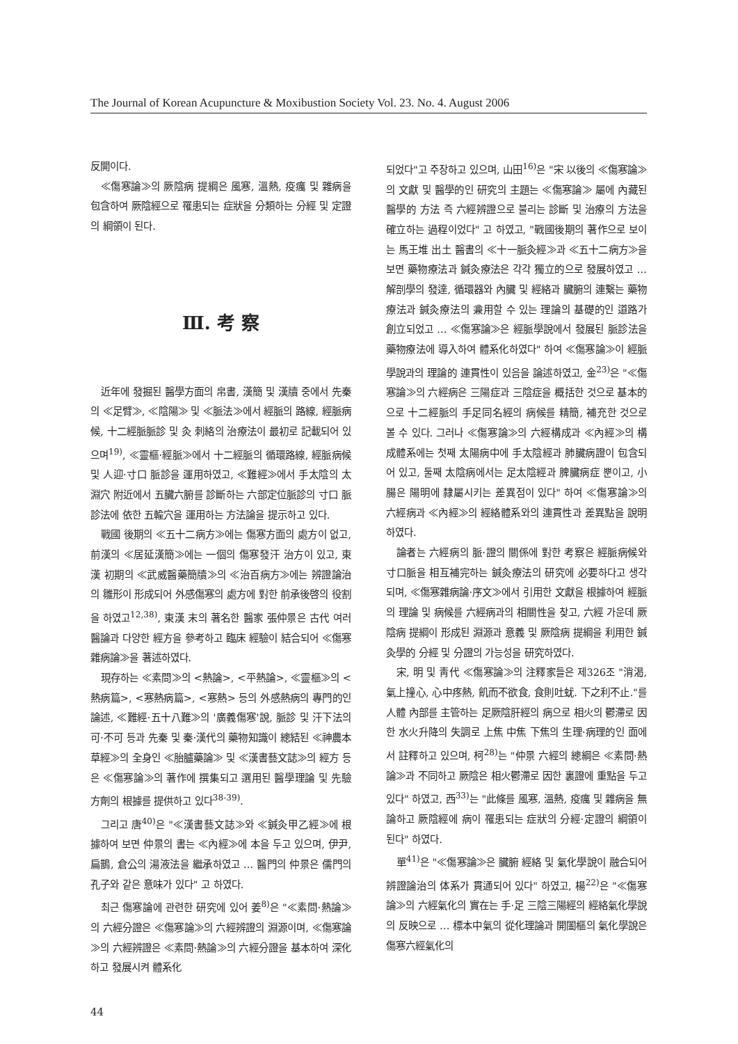The Journal of Korean Acupuncture & Moxibustion Society Vol. 23. No. 4. August 2006
反開이다.
≪傷寒論≫의 厥陰病 提綱은 風寒, 溫熱, 疫癘 및 雜病을 包含하여 厥陰經으로 罹患되는 症狀을 分類하는 分經 및 定證의 綱領이 된다.
Ⅲ. 考 察
近年에 發掘된 醫學方面의 帛書, 漢簡 및 漢牘 중에서 先秦의 ≪足臂≫, ≪陰陽≫ 및 ≪脈法≫에서 經脈의 路線, 經脈病候, 十二經脈脈診 및 灸 刺絡의 治療法이 最初로 記載되어 있으며<sup>19)</sup>, ≪靈樞·經脈≫에서 十二經脈의 循環路線, 經脈病候 및 人迎·寸口 脈診을 運用하였고, ≪難經≫에서 手太陰의 太淵穴 附近에서 五臟六腑를 診斷하는 六部定位脈診의 寸口 脈診法에 依한 五輸穴을 運用하는 方法論을 提示하고 있다.
戰國 後期의 ≪五十二病方≫에는 傷寒方面의 處方이 없고, 前漢의 ≪居延漢簡≫에는 一個의 傷寒發汗 治方이 있고, 東漢 初期의 ≪武威醫藥簡牘≫의 ≪治百病方≫에는 辨證論治의 雛形이 形成되어 外感傷寒의 處方에 對한 前承後啓의 役割을 하였고<sup>12,38)</sup>, 東漢 末의 著名한 醫家 張仲景은 古代 여러 醫論과 다양한 經方을 參考하고 臨床 經驗이 結合되어 ≪傷寒雜病論≫을 著述하였다.
現存하는 ≪素問≫의 <熱論>, <平熱論>, ≪靈樞≫의 <熱病篇>, <寒熱病篇>, <寒熱> 등의 外感熱病의 專門的인 論述, ≪難經·五十八難≫의 '廣義傷寒'說, 脈診 및 汗下法의 可·不可 등과 先秦 및 秦·漢代의 藥物知識이 總結된 ≪神農本草經≫의 全身인 ≪胎臚藥論≫ 및 ≪漢書藝文誌≫의 經方 등은 ≪傷寒論≫의 著作에 撰集되고 選用된 醫學理論 및 先驗方劑의 根據를 提供하고 있다<sup>38-39)</sup>.
그리고 唐<sup>40)</sup>은 "≪漢書藝文誌≫와 ≪鍼灸甲乙經≫에 根據하여 보면 仲景의 書는 ≪內經≫에 本을 두고 있으며, 伊尹, 扁鵲, 倉公의 湯液法을 繼承하였고 … 醫門의 仲景은 儒門의 孔子와 같은 意味가 있다" 고 하였다.
최근 傷寒論에 관련한 研究에 있어 姜<sup>8)</sup>은 "≪素問·熱論≫의 六經分證은 ≪傷寒論≫의 六經辨證의 淵源이며, ≪傷寒論≫의 六經辨證은 ≪素問·熱論≫의 六經分證을 基本하여 深化하고 發展시켜 體系化
되었다"고 주장하고 있으며, 山田<sup>16)</sup>은 "宋 以後의 ≪傷寒論≫의 文獻 및 醫學的인 研究의 主題는 ≪傷寒論≫ 屬에 內藏된 醫學的 方法 즉 六經辨證으로 불리는 診斷 및 治療의 方法을 確立하는 過程이었다" 고 하였고, "戰國後期의 著作으로 보이는 馬王堆 出土 醫書의 ≪十一脈灸經≫과 ≪五十二病方≫을 보면 藥物療法과 鍼灸療法은 각각 獨立的으로 發展하였고 … 解剖學의 發達, 循環器와 內臟 및 經絡과 臟腑의 連繫는 藥物療法과 鍼灸療法의 兼用할 수 있는 理論의 基礎的인 道路가 創立되었고 … ≪傷寒論≫은 經脈學說에서 發展된 脈診法을 藥物療法에 導入하여 體系化하였다" 하여 ≪傷寒論≫이 經脈學說과의 理論的 連貫性이 있음을 論述하였고, 金<sup>23)</sup>은 "≪傷寒論≫의 六經病은 三陽症과 三陰症을 概括한 것으로 基本的으로 十二經脈의 手足同名經의 病候를 精簡, 補充한 것으로 볼 수 있다. 그러나 ≪傷寒論≫의 六經構成과 ≪內經≫의 構成體系에는 첫째 太陽病中에 手太陰經과 肺臟病證이 包含되어 있고, 둘째 太陰病에서는 足太陰經과 脾臟病症 뿐이고, 小腸은 陽明에 隸屬시키는 差異점이 있다" 하여 ≪傷寒論≫의 六經病과 ≪內經≫의 經絡體系와의 連貫性과 差異點을 說明하였다.
論者는 六經病의 脈·證의 關係에 對한 考察은 經脈病候와 寸口脈을 相互補完하는 鍼灸療法의 研究에 必要하다고 생각되며, ≪傷寒雜病論·序文≫에서 引用한 文獻을 根據하여 經脈의 理論 및 病候를 六經病과의 相關性을 찾고, 六經 가운데 厥陰病 提綱이 形成된 淵源과 意義 및 厥陰病 提綱을 利用한 鍼灸學的 分經 및 分證의 가능성을 研究하였다.
宋, 明 및 靑代 ≪傷寒論≫의 注釋家들은 제326조 "消渴, 氣上撞心, 心中疼熱, 飢而不欲食, 食則吐蚘. 下之利不止."를 人體 內部를 主管하는 足厥陰肝經의 病으로 相火의 鬱滯로 因한 水火升降의 失調로 上焦 中焦 下焦의 生理·病理的인 面에서 註釋하고 있으며, 柯<sup>28)</sup>는 "仲景 六經의 總綱은 ≪素問·熱論≫과 不同하고 厥陰은 相火鬱滯로 因한 裏證에 重點을 두고 있다" 하였고, 西<sup>33)</sup>는 "此條를 風寒, 溫熱, 疫癘 및 雜病을 無論하고 厥陰經에 病이 罹患되는 症狀의 分經·定證의 綱領이 된다" 하였다.
單<sup>41)</sup>은 "≪傷寒論≫은 臟腑 經絡 및 氣化學說이 融合되어 辨證論治의 体系가 貫通되어 있다" 하였고, 楊<sup>22)</sup>은 "≪傷寒論≫의 六經氣化의 實在는 手·足 三陰三陽經의 經絡氣化學說의 反映으로 … 標本中氣의 從化理論과 開闔樞의 氣化學說은 傷寒六經氣化의
44